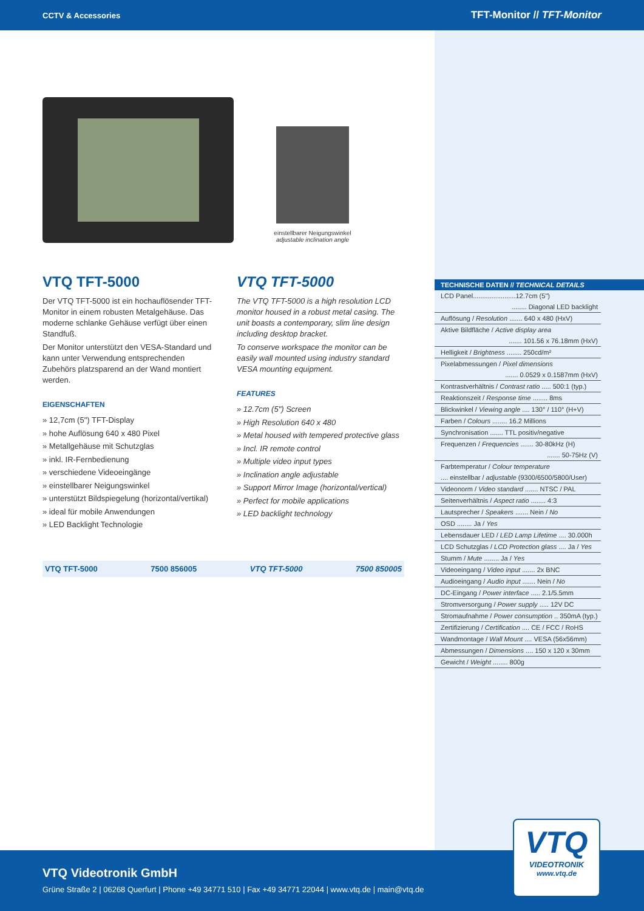CCTV & Accessories TFT-Monitor // TFT-Monitor
einstellbarer Neigungswinkel
adjustable inclination angle
VTQ TFT-5000
Der VTQ TFT-5000 ist ein hochauflösender TFT-Monitor in einem robusten Metalgehäuse. Das moderne schlanke Gehäuse verfügt über einen Standfuß.
Der Monitor unterstützt den VESA-Standard und kann unter Verwendung entsprechenden Zubehörs platzsparend an der Wand montiert werden.
EIGENSCHAFTEN
» 12,7cm (5") TFT-Display
» hohe Auflösung 640 x 480 Pixel
» Metallgehäuse mit Schutzglas
» inkl. IR-Fernbedienung
» verschiedene Videoeingänge
» einstellbarer Neigungswinkel
» unterstützt Bildspiegelung (horizontal/vertikal)
» ideal für mobile Anwendungen
» LED Backlight Technologie
VTQ TFT-5000
The VTQ TFT-5000 is a high resolution LCD monitor housed in a robust metal casing. The unit boasts a contemporary, slim line design including desktop bracket.
To conserve workspace the monitor can be easily wall mounted using industry standard VESA mounting equipment.
FEATURES
» 12.7cm (5") Screen
» High Resolution 640 x 480
» Metal housed with tempered protective glass
» Incl. IR remote control
» Multiple video input types
» Inclination angle adjustable
» Support Mirror Image (horizontal/vertical)
» Perfect for mobile applications
» LED backlight technology
VTQ TFT-5000 7500 856005 VTQ TFT-5000 7500 850005
TECHNISCHE DATEN // TECHNICAL DETAILS
LCD Panel.......................12.7cm (5")
........ Diagonal LED backlight
Auflösung / Resolution ....... 640 x 480 (HxV)
Aktive Bildfläche / Active display area
....... 101.56 x 76.18mm (HxV)
Helligkeit / Brightness ........ 250cd/m²
Pixelabmessungen / Pixel dimensions
....... 0.0529 x 0.1587mm (HxV)
Kontrastverhältnis / Contrast ratio ..... 500:1 (typ.)
Reaktionszeit / Response time ........ 8ms
Blickwinkel / Viewing angle .... 130° / 110° (H+V)
Farben / Colours ........ 16.2 Millions
Synchronisation ....... TTL positiv/negative
Frequenzen / Frequencies ....... 30-80kHz (H)
....... 50-75Hz (V)
Farbtemperatur / Colour temperature
.... einstellbar / adjustable (9300/6500/5800/User)
Videonorm / Video standard ....... NTSC / PAL
Seitenverhältnis / Aspect ratio ........ 4:3
Lautsprecher / Speakers ....... Nein / No
OSD ........ Ja / Yes
Lebensdauer LED / LED Lamp Lifetime .... 30.000h
LCD Schutzglas / LCD Protection glass .... Ja / Yes
Stumm / Mute ........ Ja / Yes
Videoeingang / Video input ....... 2x BNC
Audioeingang / Audio input ....... Nein / No
DC-Eingang / Power interface ..... 2.1/5.5mm
Stromversorgung / Power supply ..... 12V DC
Stromaufnahme / Power consumption .. 350mA (typ.)
Zertifizierung / Certification .... CE / FCC / RoHS
Wandmontage / Wall Mount .... VESA (56x56mm)
Abmessungen / Dimensions .... 150 x 120 x 30mm
Gewicht / Weight ........ 800g
VTQ Videotronik GmbH
Grüne Straße 2 | 06268 Querfurt | Phone +49 34771 510 | Fax +49 34771 22044 | www.vtq.de | main@vtq.de
VTQ
VIDEOTRONIK
www.vtq.de